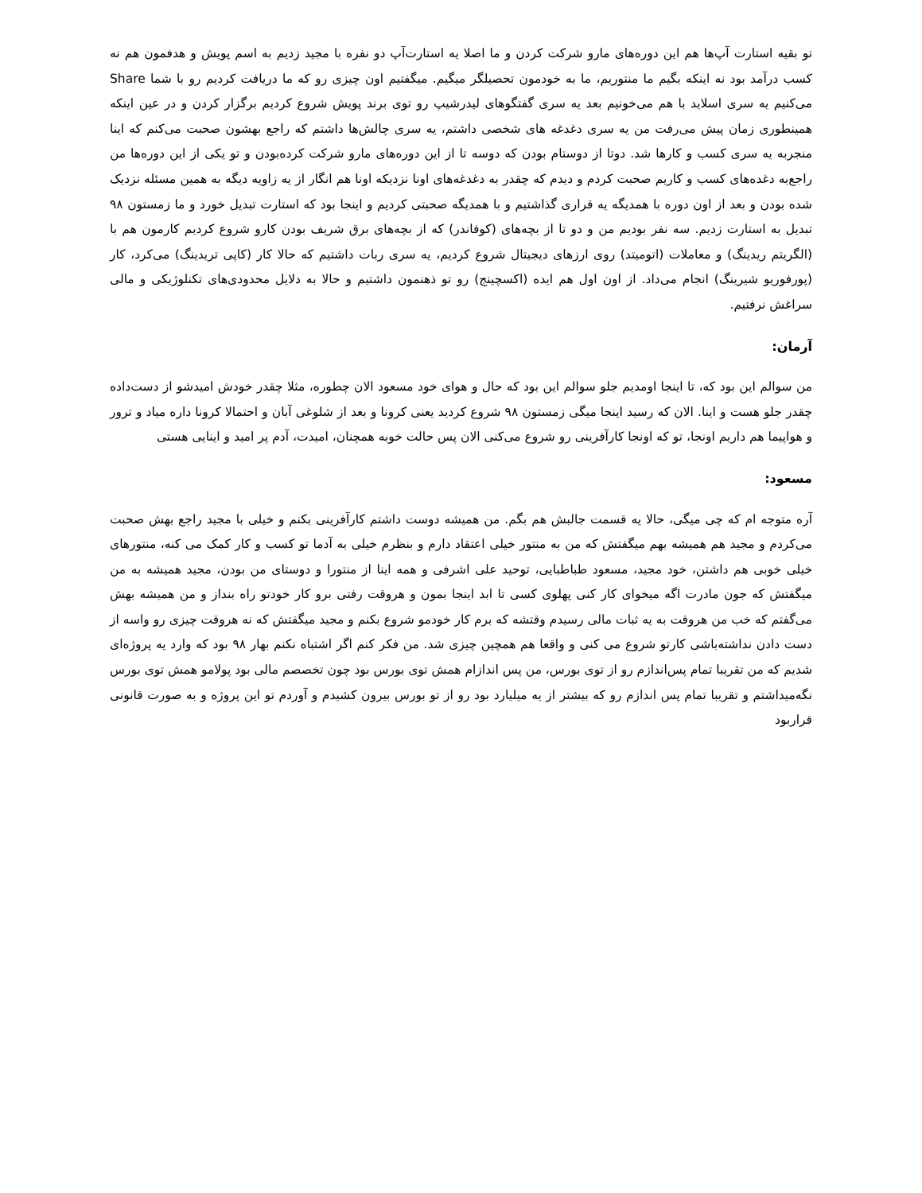تو بقیه استارت آپ‌ها هم این دوره‌های مارو شرکت کردن و ما اصلا یه استارت‌آپ دو نفره با مجید زدیم به اسم پویش و هدفمون هم نه کسب درآمد بود نه اینکه بگیم ما منتوریم، ما به خودمون تحصیلگر میگیم. میگفتیم اون چیزی رو که ما دریافت کردیم رو با شما Share می‌کنیم یه سری اسلاید با هم می‌خونیم بعد یه سری گفتگوهای لیدرشیپ رو توی برند پویش شروع کردیم برگزار کردن و در عین اینکه همینطوری زمان پیش می‌رفت من یه سری دغدغه های شخصی داشتم، یه سری چالش‌ها داشتم که راجع بهشون صحبت می‌کنم که اینا منجربه یه سری کسب و کارها شد. دوتا از دوستام بودن که دوسه تا از این دوره‌های مارو شرکت کرده‌بودن و تو یکی از این دوره‌ها من راجع‌به دغده‌های کسب و کاریم صحبت کردم و دیدم که چقدر به دغدغه‌های اونا نزدیکه اونا هم انگار از یه زاویه دیگه به همین مسئله نزدیک شده بودن و بعد از اون دوره با همدیگه یه قراری گذاشتیم و با همدیگه صحبتی کردیم و اینجا بود که استارت تبدیل خورد و ما زمستون ۹۸ تبدیل به استارت زدیم. سه نفر بودیم من و دو تا از بچه‌های (کوفاندر) که از بچه‌های برق شریف بودن کارو شروع کردیم کارمون هم با (الگریتم ریدینگ) و معاملات (اتومیتد) روی ارزهای دیجیتال شروع کردیم، یه سری ربات داشتیم که حالا کار (کاپی تریدینگ) می‌کرد، کار (پورفوریو شیرینگ) انجام می‌داد. از اون اول هم ایده (اکسچینج) رو تو ذهنمون داشتیم و حالا به دلایل محدودی‌های تکنلوژیکی و مالی سراغش نرفتیم.
آرمان:
من سوالم این بود که، تا اینجا اومدیم جلو سوالم این بود که حال و هوای خود مسعود الان چطوره، مثلا چقدر خودش امیدشو از دست‌داده چقدر جلو هست و اینا. الان که رسید اینجا میگی زمستون ۹۸ شروع کردید یعنی کرونا و بعد از شلوغی آبان و احتمالا کرونا داره میاد و ترور و هواپیما هم داریم اونجا، تو که اونجا کارآفرینی رو شروع می‌کنی الان پس حالت خوبه همچنان، امیدت، آدم پر امید و اینایی هستی
مسعود:
آره متوجه ام که چی میگی، حالا یه قسمت جالبش هم بگم. من همیشه دوست داشتم کارآفرینی بکنم و خیلی با مجید راجع بهش صحبت می‌کردم و مجید هم همیشه بهم میگفتش که من به منتور خیلی اعتقاد دارم و بنظرم خیلی به آدما تو کسب و کار کمک می کنه، منتورهای خیلی خوبی هم داشتن، خود مجید، مسعود طباطبایی، توحید علی اشرفی و همه اینا از منتورا و دوستای من بودن، مجید همیشه به من میگفتش که جون مادرت اگه میخوای کار کنی پهلوی کسی تا ابد اینجا بمون و هروقت رفتی برو کار خودتو راه بنداز و من همیشه بهش می‌گفتم که خب من هروقت به یه ثبات مالی رسیدم وقتشه که برم کار خودمو شروع بکنم و مجید میگفتش که نه هروقت چیزی رو واسه از دست دادن نداشته‌باشی کارتو شروع می کنی و واقعا هم همچین چیزی شد. من فکر کنم اگر اشتباه نکنم بهار ۹۸ بود که وارد یه پروژه‌ای شدیم که من تقریبا تمام پس‌اندازم رو از توی بورس، من پس اندازام همش توی بورس بود چون تخصصم مالی بود پولامو همش توی بورس نگه‌میداشتم و تقریبا تمام پس اندازم رو که بیشتر از یه میلیارد بود رو از تو بورس بیرون کشیدم و آوردم تو این پروژه و به صورت قانونی قراربود